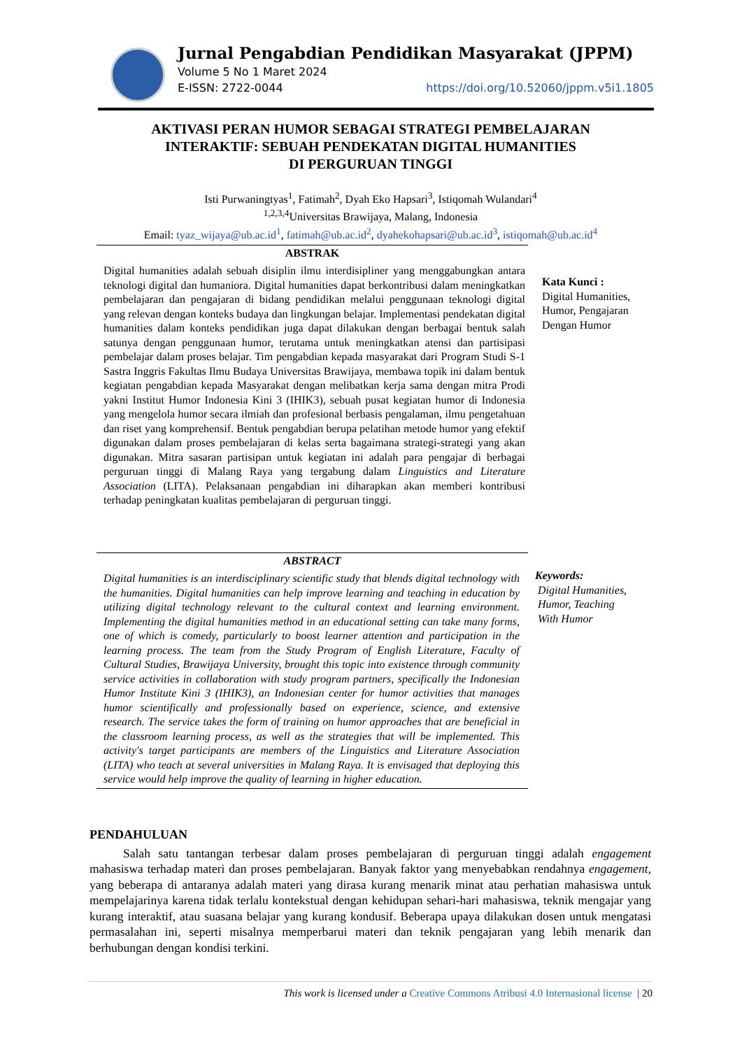Jurnal Pengabdian Pendidikan Masyarakat (JPPM)
Volume 5 No 1 Maret 2024
E-ISSN: 2722-0044 https://doi.org/10.52060/jppm.v5i1.1805
AKTIVASI PERAN HUMOR SEBAGAI STRATEGI PEMBELAJARAN
INTERAKTIF: SEBUAH PENDEKATAN DIGITAL HUMANITIES
DI PERGURUAN TINGGI
Isti Purwaningtyas<sup>1</sup>, Fatimah<sup>2</sup>, Dyah Eko Hapsari<sup>3</sup>, Istiqomah Wulandari<sup>4</sup>
<sup>1,2,3,4</sup>Universitas Brawijaya, Malang, Indonesia
Email: tyaz_wijaya@ub.ac.id<sup>1</sup>, fatimah@ub.ac.id<sup>2</sup>, dyahekohapsari@ub.ac.id<sup>3</sup>, istiqomah@ub.ac.id<sup>4</sup>
ABSTRAK
Digital humanities adalah sebuah disiplin ilmu interdisipliner yang menggabungkan antara teknologi digital dan humaniora. Digital humanities dapat berkontribusi dalam meningkatkan pembelajaran dan pengajaran di bidang pendidikan melalui penggunaan teknologi digital yang relevan dengan konteks budaya dan lingkungan belajar. Implementasi pendekatan digital humanities dalam konteks pendidikan juga dapat dilakukan dengan berbagai bentuk salah satunya dengan penggunaan humor, terutama untuk meningkatkan atensi dan partisipasi pembelajar dalam proses belajar. Tim pengabdian kepada masyarakat dari Program Studi S-1 Sastra Inggris Fakultas Ilmu Budaya Universitas Brawijaya, membawa topik ini dalam bentuk kegiatan pengabdian kepada Masyarakat dengan melibatkan kerja sama dengan mitra Prodi yakni Institut Humor Indonesia Kini 3 (IHIK3), sebuah pusat kegiatan humor di Indonesia yang mengelola humor secara ilmiah dan profesional berbasis pengalaman, ilmu pengetahuan dan riset yang komprehensif. Bentuk pengabdian berupa pelatihan metode humor yang efektif digunakan dalam proses pembelajaran di kelas serta bagaimana strategi-strategi yang akan digunakan. Mitra sasaran partisipan untuk kegiatan ini adalah para pengajar di berbagai perguruan tinggi di Malang Raya yang tergabung dalam Linguistics and Literature Association (LITA). Pelaksanaan pengabdian ini diharapkan akan memberi kontribusi terhadap peningkatan kualitas pembelajaran di perguruan tinggi.
Kata Kunci :
Digital Humanities,
Humor, Pengajaran
Dengan Humor
ABSTRACT
Digital humanities is an interdisciplinary scientific study that blends digital technology with the humanities. Digital humanities can help improve learning and teaching in education by utilizing digital technology relevant to the cultural context and learning environment. Implementing the digital humanities method in an educational setting can take many forms, one of which is comedy, particularly to boost learner attention and participation in the learning process. The team from the Study Program of English Literature, Faculty of Cultural Studies, Brawijaya University, brought this topic into existence through community service activities in collaboration with study program partners, specifically the Indonesian Humor Institute Kini 3 (IHIK3), an Indonesian center for humor activities that manages humor scientifically and professionally based on experience, science, and extensive research. The service takes the form of training on humor approaches that are beneficial in the classroom learning process, as well as the strategies that will be implemented. This activity's target participants are members of the Linguistics and Literature Association (LITA) who teach at several universities in Malang Raya. It is envisaged that deploying this service would help improve the quality of learning in higher education.
Keywords:
Digital Humanities,
Humor, Teaching
With Humor
PENDAHULUAN
Salah satu tantangan terbesar dalam proses pembelajaran di perguruan tinggi adalah engagement mahasiswa terhadap materi dan proses pembelajaran. Banyak faktor yang menyebabkan rendahnya engagement, yang beberapa di antaranya adalah materi yang dirasa kurang menarik minat atau perhatian mahasiswa untuk mempelajarinya karena tidak terlalu kontekstual dengan kehidupan sehari-hari mahasiswa, teknik mengajar yang kurang interaktif, atau suasana belajar yang kurang kondusif. Beberapa upaya dilakukan dosen untuk mengatasi permasalahan ini, seperti misalnya memperbarui materi dan teknik pengajaran yang lebih menarik dan berhubungan dengan kondisi terkini.
This work is licensed under a Creative Commons Atribusi 4.0 Internasional license | 20